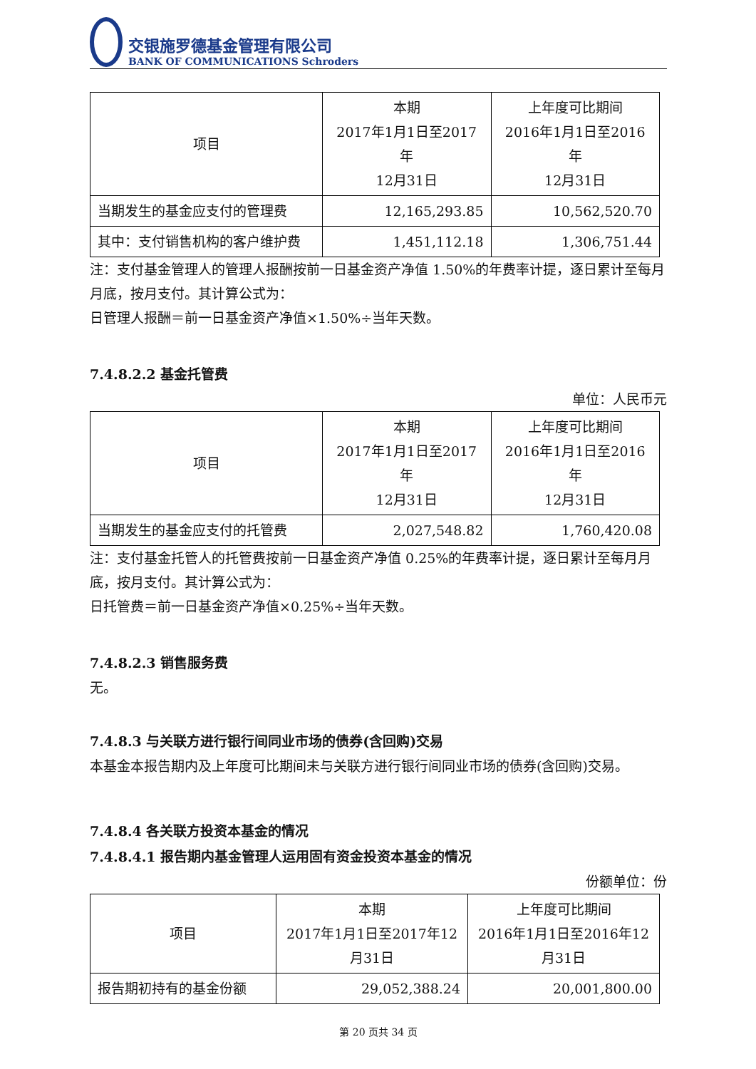交银施罗德基金管理有限公司
BANK OF COMMUNICATIONS Schroders
| 项目 | 本期 2017年1月1日至2017年 12月31日 | 上年度可比期间 2016年1月1日至2016年 12月31日 |
| 当期发生的基金应支付的管理费 | 12,165,293.85 | 10,562,520.70 |
| 其中：支付销售机构的客户维护费 | 1,451,112.18 | 1,306,751.44 |
注：支付基金管理人的管理人报酬按前一日基金资产净值 1.50%的年费率计提，逐日累计至每月月底，按月支付。其计算公式为：
日管理人报酬＝前一日基金资产净值×1.50%÷当年天数。
7.4.8.2.2 基金托管费
单位：人民币元
| 项目 | 本期 2017年1月1日至2017年 12月31日 | 上年度可比期间 2016年1月1日至2016年 12月31日 |
| 当期发生的基金应支付的托管费 | 2,027,548.82 | 1,760,420.08 |
注：支付基金托管人的托管费按前一日基金资产净值 0.25%的年费率计提，逐日累计至每月月底，按月支付。其计算公式为：
日托管费＝前一日基金资产净值×0.25%÷当年天数。
7.4.8.2.3 销售服务费
无。
7.4.8.3 与关联方进行银行间同业市场的债券(含回购)交易
本基金本报告期内及上年度可比期间未与关联方进行银行间同业市场的债券(含回购)交易。
7.4.8.4 各关联方投资本基金的情况
7.4.8.4.1 报告期内基金管理人运用固有资金投资本基金的情况
份额单位：份
| 项目 | 本期 2017年1月1日至2017年12 月31日 | 上年度可比期间 2016年1月1日至2016年12 月31日 |
| 报告期初持有的基金份额 | 29,052,388.24 | 20,001,800.00 |
第 20 页共 34 页